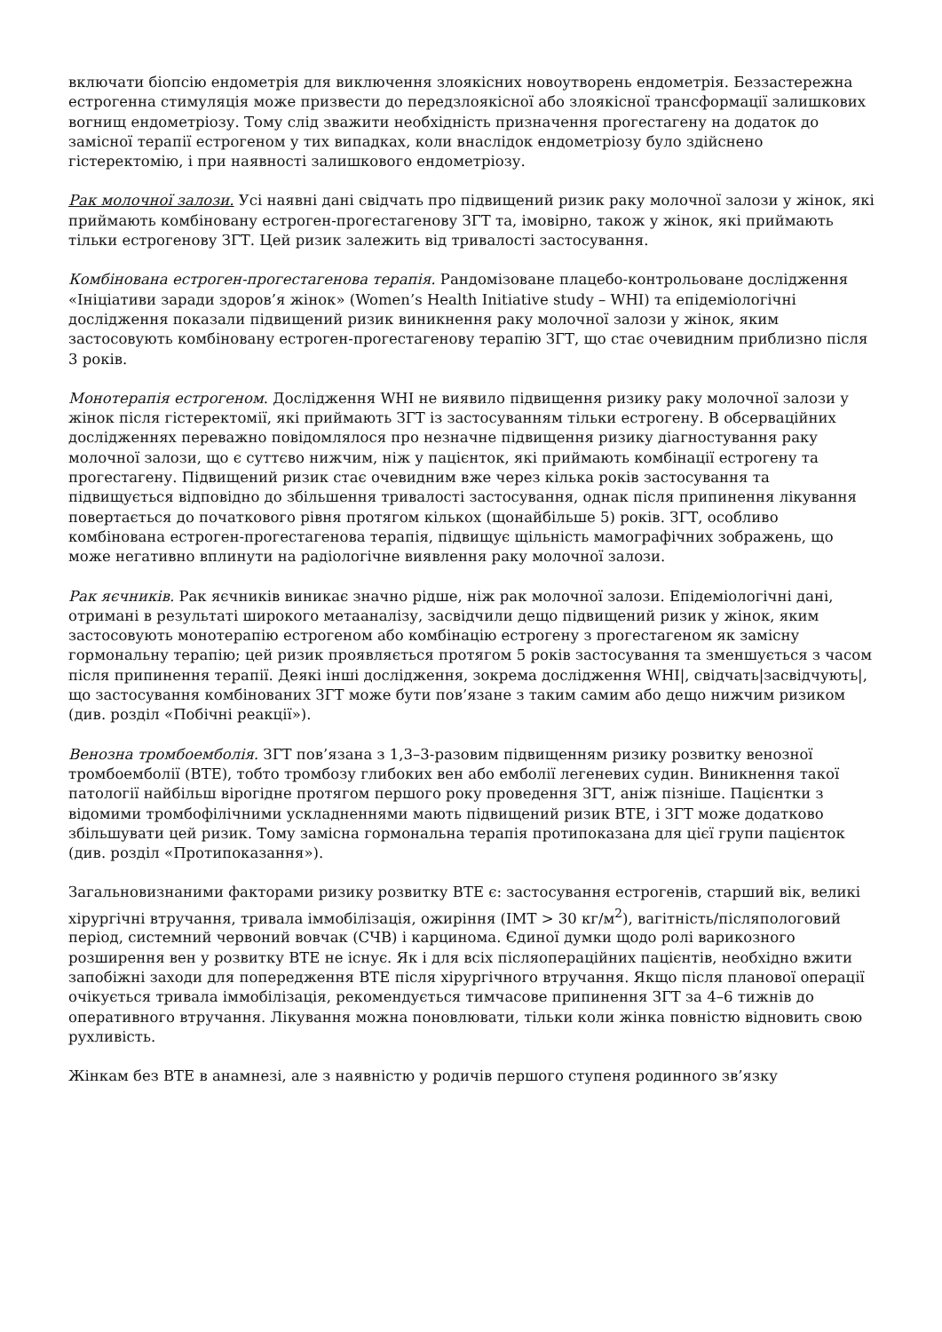включати біопсію ендометрія для виключення злоякісних новоутворень ендометрія. Беззастережна естрогенна стимуляція може призвести до передзлоякісної або злоякісної трансформації залишкових вогнищ ендометріозу. Тому слід зважити необхідність призначення прогестагену на додаток до замісної терапії естрогеном у тих випадках, коли внаслідок ендометріозу було здійснено гістеректомію, і при наявності залишкового ендометріозу.
Рак молочної залози. Усі наявні дані свідчать про підвищений ризик раку молочної залози у жінок, які приймають комбіновану естроген-прогестагенову ЗГТ та, імовірно, також у жінок, які приймають тільки естрогенову ЗГТ. Цей ризик залежить від тривалості застосування.
Комбінована естроген-прогестагенова терапія. Рандомізоване плацебо-контрольоване дослідження «Ініціативи заради здоров’я жінок» (Women’s Health Initiative study – WHI) та епідеміологічні дослідження показали підвищений ризик виникнення раку молочної залози у жінок, яким застосовують комбіновану естроген-прогестагенову терапію ЗГТ, що стає очевидним приблизно після 3 років.
Монотерапія естрогеном. Дослідження WHI не виявило підвищення ризику раку молочної залози у жінок після гістеректомії, які приймають ЗГТ із застосуванням тільки естрогену. В обсерваційних дослідженнях переважно повідомлялося про незначне підвищення ризику діагностування раку молочної залози, що є суттєво нижчим, ніж у пацієнток, які приймають комбінації естрогену та прогестагену. Підвищений ризик стає очевидним вже через кілька років застосування та підвищується відповідно до збільшення тривалості застосування, однак після припинення лікування повертається до початкового рівня протягом кількох (щонайбільше 5) років. ЗГТ, особливо комбінована естроген-прогестагенова терапія, підвищує щільність мамографічних зображень, що може негативно вплинути на радіологічне виявлення раку молочної залози.
Рак яєчників. Рак яєчників виникає значно рідше, ніж рак молочної залози. Епідеміологічні дані, отримані в результаті широкого метааналізу, засвідчили дещо підвищений ризик у жінок, яким застосовують монотерапію естрогеном або комбінацію естрогену з прогестагеном як замісну гормональну терапію; цей ризик проявляється протягом 5 років застосування та зменшується з часом після припинення терапії. Деякі інші дослідження, зокрема дослідження WHI|, свідчать|засвідчують|, що застосування комбінованих ЗГТ може бути пов’язане з таким самим або дещо нижчим ризиком (див. розділ «Побічні реакції»).
Венозна тромбоемболія. ЗГТ пов’язана з 1,3–3-разовим підвищенням ризику розвитку венозної тромбоемболії (ВТЕ), тобто тромбозу глибоких вен або емболії легеневих судин. Виникнення такої патології найбільш вірогідне протягом першого року проведення ЗГТ, аніж пізніше. Пацієнтки з відомими тромбофілічними ускладненнями мають підвищений ризик ВТЕ, і ЗГТ може додатково збільшувати цей ризик. Тому замісна гормональна терапія протипоказана для цієї групи пацієнток (див. розділ «Протипоказання»).
Загальновизнаними факторами ризику розвитку ВТЕ є: застосування естрогенів, старший вік, великі хірургічні втручання, тривала іммобілізація, ожиріння (ІМТ > 30 кг/м<sup>2</sup>), вагітність/післяпологовий період, системний червоний вовчак (СЧВ) і карцинома. Єдиної думки щодо ролі варикозного розширення вен у розвитку ВТЕ не існує. Як і для всіх післяопераційних пацієнтів, необхідно вжити запобіжні заходи для попередження ВТЕ після хірургічного втручання. Якщо після планової операції очікується тривала іммобілізація, рекомендується тимчасове припинення ЗГТ за 4–6 тижнів до оперативного втручання. Лікування можна поновлювати, тільки коли жінка повністю відновить свою рухливість.
Жінкам без ВТЕ в анамнезі, але з наявністю у родичів першого ступеня родинного зв’язку